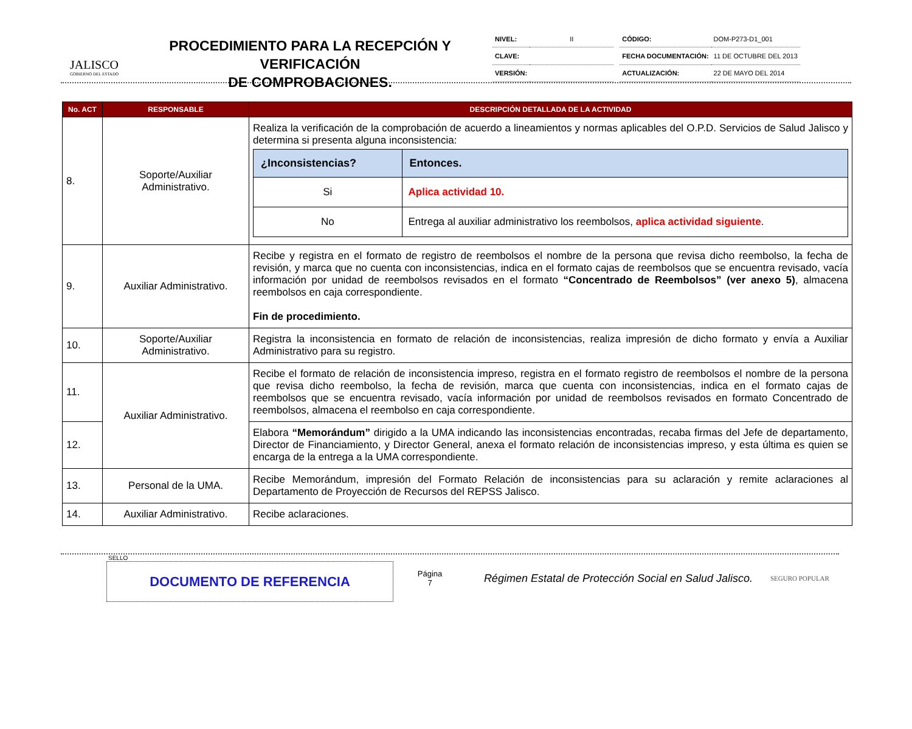JALISCO
GOBIERNO DEL ESTADO
PROCEDIMIENTO PARA LA RECEPCIÓN Y VERIFICACIÓN
DE COMPROBACIONES.
| NIVEL: | II |
| CLAVE: | |
| VERSIÓN: | |
| CÓDIGO: | DOM-P273-D1_001 |
| FECHA DOCUMENTACIÓN: | 11 DE OCTUBRE DEL 2013 |
| ACTUALIZACIÓN: | 22 DE MAYO DEL 2014 |
| No. ACT | RESPONSABLE | DESCRIPCIÓN DETALLADA DE LA ACTIVIDAD |
| --- | --- | --- |
| 8. | Soporte/Auxiliar Administrativo. | Realiza la verificación de la comprobación de acuerdo a lineamientos y normas aplicables del O.P.D. Servicios de Salud Jalisco y determina si presenta alguna inconsistencia: / ¿Inconsistencias? / Entonces. / / --- / --- / / Si / Aplica actividad 10. / / No / Entrega al auxiliar administrativo los reembolsos, aplica actividad siguiente . / |
| 9. | Auxiliar Administrativo. | Recibe y registra en el formato de registro de reembolsos el nombre de la persona que revisa dicho reembolso, la fecha de revisión, y marca que no cuenta con inconsistencias, indica en el formato cajas de reembolsos que se encuentra revisado, vacía información por unidad de reembolsos revisados en el formato “Concentrado de Reembolsos” (ver anexo 5) , almacena reembolsos en caja correspondiente. Fin de procedimiento. |
| 10. | Soporte/Auxiliar Administrativo. | Registra la inconsistencia en formato de relación de inconsistencias, realiza impresión de dicho formato y envía a Auxiliar Administrativo para su registro. |
| 11. | Auxiliar Administrativo. | Recibe el formato de relación de inconsistencia impreso, registra en el formato registro de reembolsos el nombre de la persona que revisa dicho reembolso, la fecha de revisión, marca que cuenta con inconsistencias, indica en el formato cajas de reembolsos que se encuentra revisado, vacía información por unidad de reembolsos revisados en formato Concentrado de reembolsos, almacena el reembolso en caja correspondiente. |
| 12. | | Elabora “Memorándum” dirigido a la UMA indicando las inconsistencias encontradas, recaba firmas del Jefe de departamento, Director de Financiamiento, y Director General, anexa el formato relación de inconsistencias impreso, y esta última es quien se encarga de la entrega a la UMA correspondiente. |
| 13. | Personal de la UMA. | Recibe Memorándum, impresión del Formato Relación de inconsistencias para su aclaración y remite aclaraciones al Departamento de Proyección de Recursos del REPSS Jalisco. |
| 14. | Auxiliar Administrativo. | Recibe aclaraciones. |
SELLO
DOCUMENTO DE REFERENCIA
Página
7
Régimen Estatal de Protección Social en Salud Jalisco.
SEGURO POPULAR